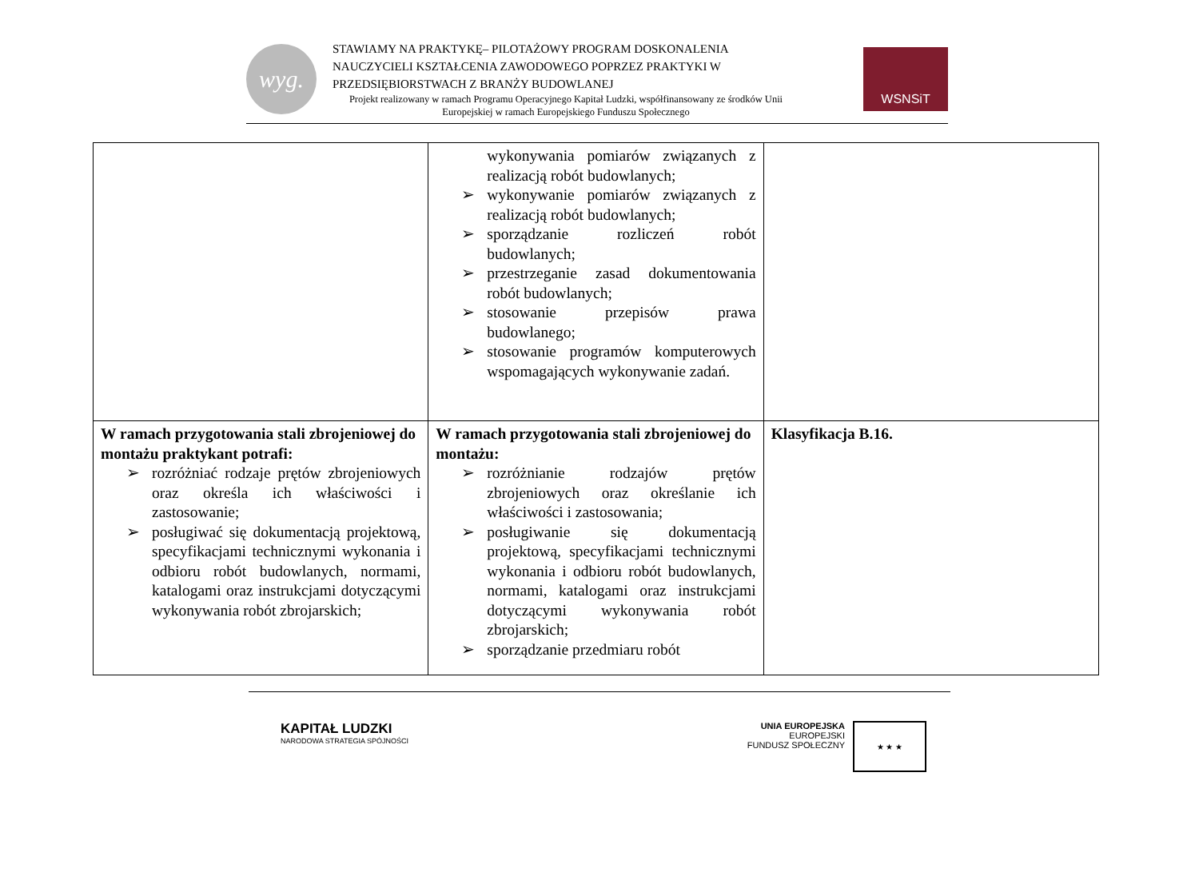wyg.
STAWIAMY NA PRAKTYKĘ– PILOTAŻOWY PROGRAM DOSKONALENIA
NAUCZYCIELI KSZTAŁCENIA ZAWODOWEGO POPRZEZ PRAKTYKI W
PRZEDSIĘBIORSTWACH Z BRANŻY BUDOWLANEJ
Projekt realizowany w ramach Programu Operacyjnego Kapitał Ludzki, współfinansowany ze środków Unii Europejskiej w ramach Europejskiego Funduszu Społecznego
WSNSiT
| | wykonywania pomiarów związanych z realizacją robót budowlanych; ➢ wykonywanie pomiarów związanych z realizacją robót budowlanych; ➢ sporządzanie rozliczeń robót budowlanych; ➢ przestrzeganie zasad dokumentowania robót budowlanych; ➢ stosowanie przepisów prawa budowlanego; ➢ stosowanie programów komputerowych wspomagających wykonywanie zadań. | |
| W ramach przygotowania stali zbrojeniowej do montażu praktykant potrafi: ➢ rozróżniać rodzaje prętów zbrojeniowych oraz określa ich właściwości i zastosowanie; ➢ posługiwać się dokumentacją projektową, specyfikacjami technicznymi wykonania i odbioru robót budowlanych, normami, katalogami oraz instrukcjami dotyczącymi wykonywania robót zbrojarskich; | W ramach przygotowania stali zbrojeniowej do montażu: ➢ rozróżnianie rodzajów prętów zbrojeniowych oraz określanie ich właściwości i zastosowania; ➢ posługiwanie się dokumentacją projektową, specyfikacjami technicznymi wykonania i odbioru robót budowlanych, normami, katalogami oraz instrukcjami dotyczącymi wykonywania robót zbrojarskich; ➢ sporządzanie przedmiaru robót | Klasyfikacja B.16. |
KAPITAŁ LUDZKI
NARODOWA STRATEGIA SPÓJNOŚCI
UNIA EUROPEJSKA
EUROPEJSKI
FUNDUSZ SPOŁECZNY
★ ★ ★